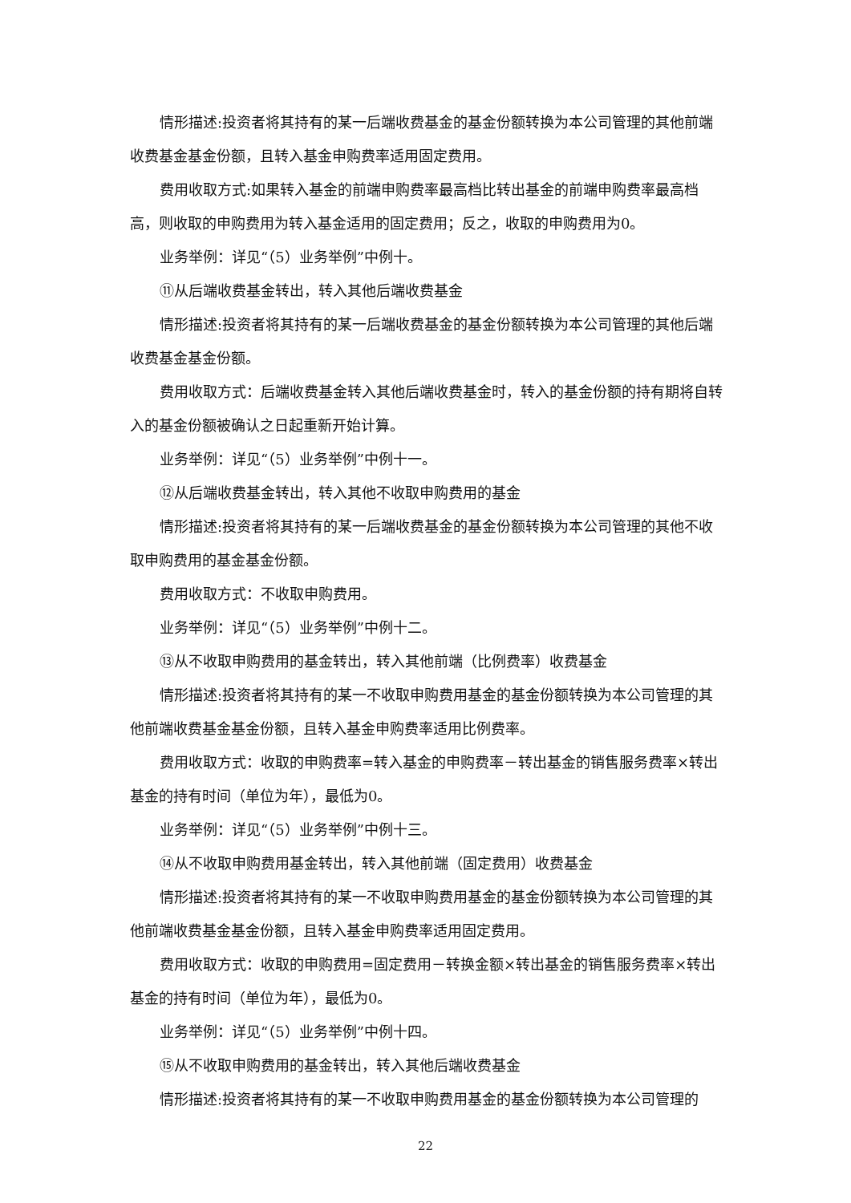情形描述:投资者将其持有的某一后端收费基金的基金份额转换为本公司管理的其他前端收费基金基金份额，且转入基金申购费率适用固定费用。
费用收取方式:如果转入基金的前端申购费率最高档比转出基金的前端申购费率最高档高，则收取的申购费用为转入基金适用的固定费用；反之，收取的申购费用为0。
业务举例：详见“（5）业务举例”中例十。
⑪从后端收费基金转出，转入其他后端收费基金
情形描述:投资者将其持有的某一后端收费基金的基金份额转换为本公司管理的其他后端收费基金基金份额。
费用收取方式：后端收费基金转入其他后端收费基金时，转入的基金份额的持有期将自转入的基金份额被确认之日起重新开始计算。
业务举例：详见“（5）业务举例”中例十一。
⑫从后端收费基金转出，转入其他不收取申购费用的基金
情形描述:投资者将其持有的某一后端收费基金的基金份额转换为本公司管理的其他不收取申购费用的基金基金份额。
费用收取方式：不收取申购费用。
业务举例：详见“（5）业务举例”中例十二。
⑬从不收取申购费用的基金转出，转入其他前端（比例费率）收费基金
情形描述:投资者将其持有的某一不收取申购费用基金的基金份额转换为本公司管理的其他前端收费基金基金份额，且转入基金申购费率适用比例费率。
费用收取方式：收取的申购费率=转入基金的申购费率－转出基金的销售服务费率×转出基金的持有时间（单位为年），最低为0。
业务举例：详见“（5）业务举例”中例十三。
⑭从不收取申购费用基金转出，转入其他前端（固定费用）收费基金
情形描述:投资者将其持有的某一不收取申购费用基金的基金份额转换为本公司管理的其他前端收费基金基金份额，且转入基金申购费率适用固定费用。
费用收取方式：收取的申购费用=固定费用－转换金额×转出基金的销售服务费率×转出基金的持有时间（单位为年），最低为0。
业务举例：详见“（5）业务举例”中例十四。
⑮从不收取申购费用的基金转出，转入其他后端收费基金
情形描述:投资者将其持有的某一不收取申购费用基金的基金份额转换为本公司管理的
22